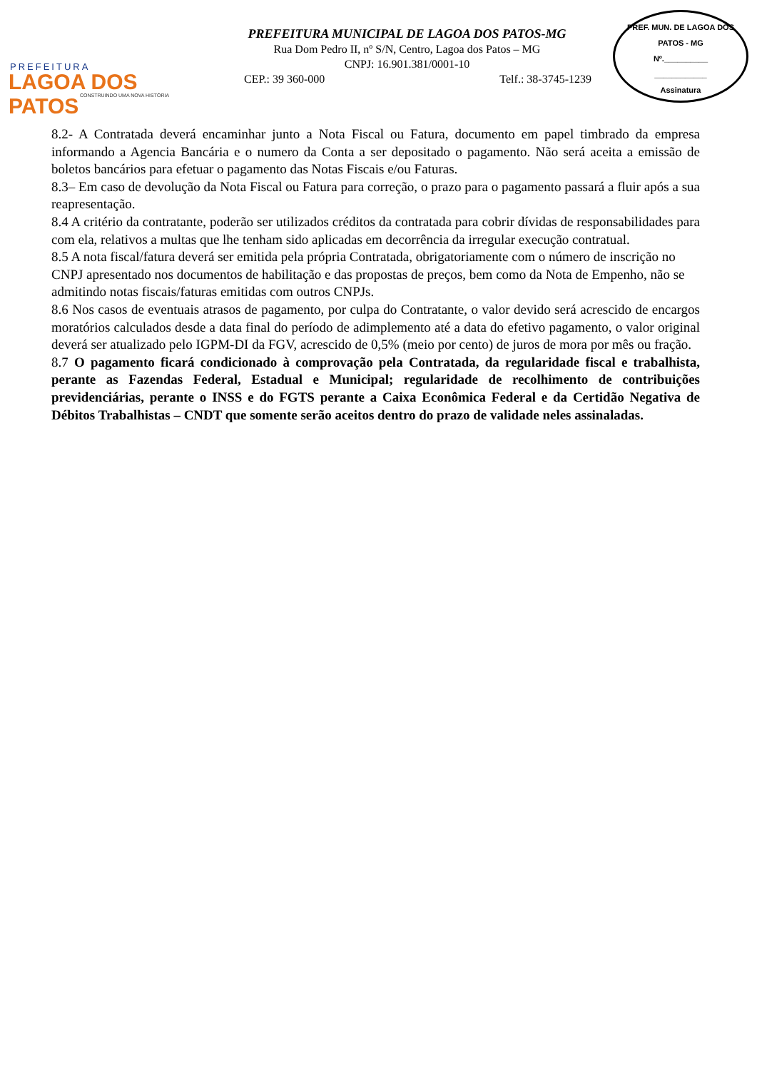PREFEITURA
LAGOA DOS PATOS
CONSTRUINDO UMA NOVA HISTÓRIA
PREFEITURA MUNICIPAL DE LAGOA DOS PATOS-MG
Rua Dom Pedro II, nº S/N, Centro, Lagoa dos Patos – MG
CNPJ: 16.901.381/0001-10
CEP.: 39 360-000 Telf.: 38-3745-1239
PREF. MUN. DE LAGOA DOS PATOS - MG
Nº.__________
____________
Assinatura
8.2- A Contratada deverá encaminhar junto a Nota Fiscal ou Fatura, documento em papel timbrado da empresa informando a Agencia Bancária e o numero da Conta a ser depositado o pagamento. Não será aceita a emissão de boletos bancários para efetuar o pagamento das Notas Fiscais e/ou Faturas.
8.3– Em caso de devolução da Nota Fiscal ou Fatura para correção, o prazo para o pagamento passará a fluir após a sua reapresentação.
8.4 A critério da contratante, poderão ser utilizados créditos da contratada para cobrir dívidas de responsabilidades para com ela, relativos a multas que lhe tenham sido aplicadas em decorrência da irregular execução contratual.
8.5 A nota fiscal/fatura deverá ser emitida pela própria Contratada, obrigatoriamente com o número de inscrição no CNPJ apresentado nos documentos de habilitação e das propostas de preços, bem como da Nota de Empenho, não se admitindo notas fiscais/faturas emitidas com outros CNPJs.
8.6 Nos casos de eventuais atrasos de pagamento, por culpa do Contratante, o valor devido será acrescido de encargos moratórios calculados desde a data final do período de adimplemento até a data do efetivo pagamento, o valor original deverá ser atualizado pelo IGPM-DI da FGV, acrescido de 0,5% (meio por cento) de juros de mora por mês ou fração.
8.7 O pagamento ficará condicionado à comprovação pela Contratada, da regularidade fiscal e trabalhista, perante as Fazendas Federal, Estadual e Municipal; regularidade de recolhimento de contribuições previdenciárias, perante o INSS e do FGTS perante a Caixa Econômica Federal e da Certidão Negativa de Débitos Trabalhistas – CNDT que somente serão aceitos dentro do prazo de validade neles assinaladas.